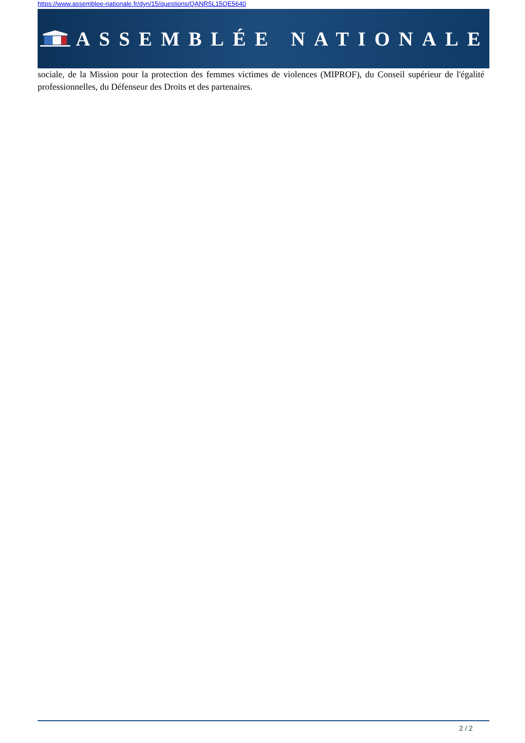https://www.assemblee-nationale.fr/dyn/15/questions/QANR5L15QE5640
ASSEMBLÉE NATIONALE
sociale, de la Mission pour la protection des femmes victimes de violences (MIPROF), du Conseil supérieur de l'égalité professionnelles, du Défenseur des Droits et des partenaires.
2 / 2